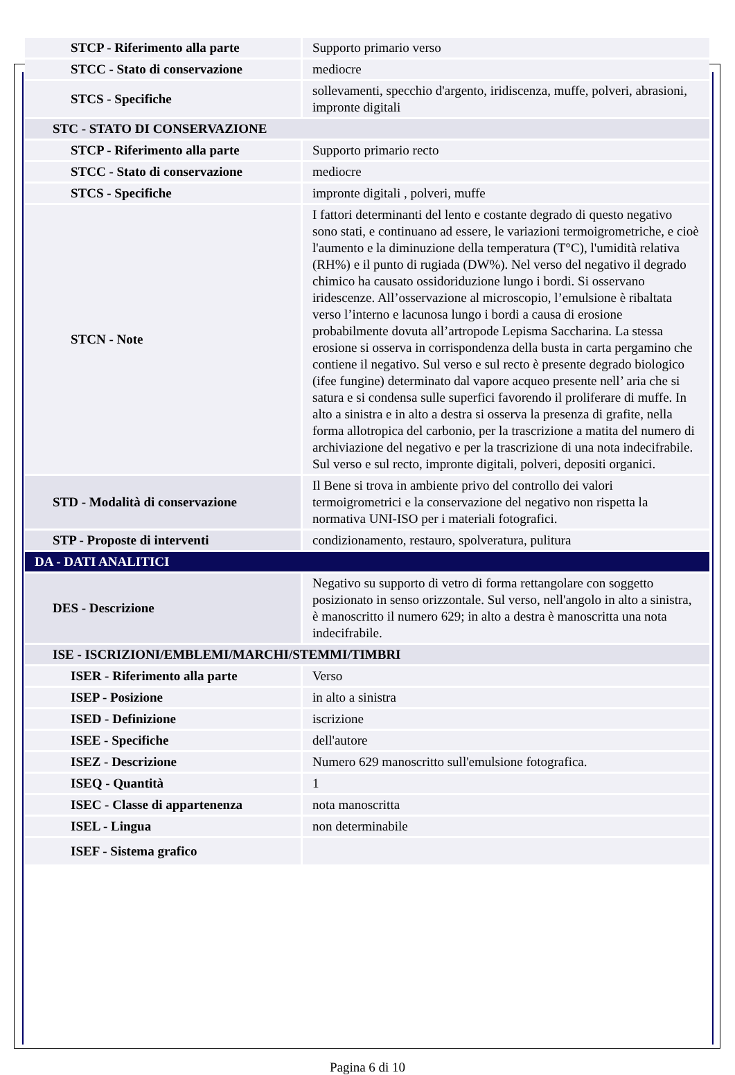| STCP - Riferimento alla parte | Supporto primario verso |
| STCC - Stato di conservazione | mediocre |
| STCS - Specifiche | sollevamenti, specchio d'argento, iridiscenza, muffe, polveri, abrasioni, impronte digitali |
| STC - STATO DI CONSERVAZIONE | |
| STCP - Riferimento alla parte | Supporto primario recto |
| STCC - Stato di conservazione | mediocre |
| STCS - Specifiche | impronte digitali , polveri, muffe |
| STCN - Note | I fattori determinanti del lento e costante degrado di questo negativo sono stati, e continuano ad essere, le variazioni termoigrometriche, e cioè l'aumento e la diminuzione della temperatura (T°C), l'umidità relativa (RH%) e il punto di rugiada (DW%). Nel verso del negativo il degrado chimico ha causato ossidoriduzione lungo i bordi. Si osservano iridescenze. All’osservazione al microscopio, l’emulsione è ribaltata verso l’interno e lacunosa lungo i bordi a causa di erosione probabilmente dovuta all’artropode Lepisma Saccharina. La stessa erosione si osserva in corrispondenza della busta in carta pergamino che contiene il negativo. Sul verso e sul recto è presente degrado biologico (ifee fungine) determinato dal vapore acqueo presente nell’ aria che si satura e si condensa sulle superfici favorendo il proliferare di muffe. In alto a sinistra e in alto a destra si osserva la presenza di grafite, nella forma allotropica del carbonio, per la trascrizione a matita del numero di archiviazione del negativo e per la trascrizione di una nota indecifrabile. Sul verso e sul recto, impronte digitali, polveri, depositi organici. |
| STD - Modalità di conservazione | Il Bene si trova in ambiente privo del controllo dei valori termoigrometrici e la conservazione del negativo non rispetta la normativa UNI-ISO per i materiali fotografici. |
| STP - Proposte di interventi | condizionamento, restauro, spolveratura, pulitura |
| DA - DATI ANALITICI | |
| DES - Descrizione | Negativo su supporto di vetro di forma rettangolare con soggetto posizionato in senso orizzontale. Sul verso, nell'angolo in alto a sinistra, è manoscritto il numero 629; in alto a destra è manoscritta una nota indecifrabile. |
| ISE - ISCRIZIONI/EMBLEMI/MARCHI/STEMMI/TIMBRI | |
| ISER - Riferimento alla parte | Verso |
| ISEP - Posizione | in alto a sinistra |
| ISED - Definizione | iscrizione |
| ISEE - Specifiche | dell'autore |
| ISEZ - Descrizione | Numero 629 manoscritto sull'emulsione fotografica. |
| ISEQ - Quantità | 1 |
| ISEC - Classe di appartenenza | nota manoscritta |
| ISEL - Lingua | non determinabile |
| ISEF - Sistema grafico | |
Pagina 6 di 10